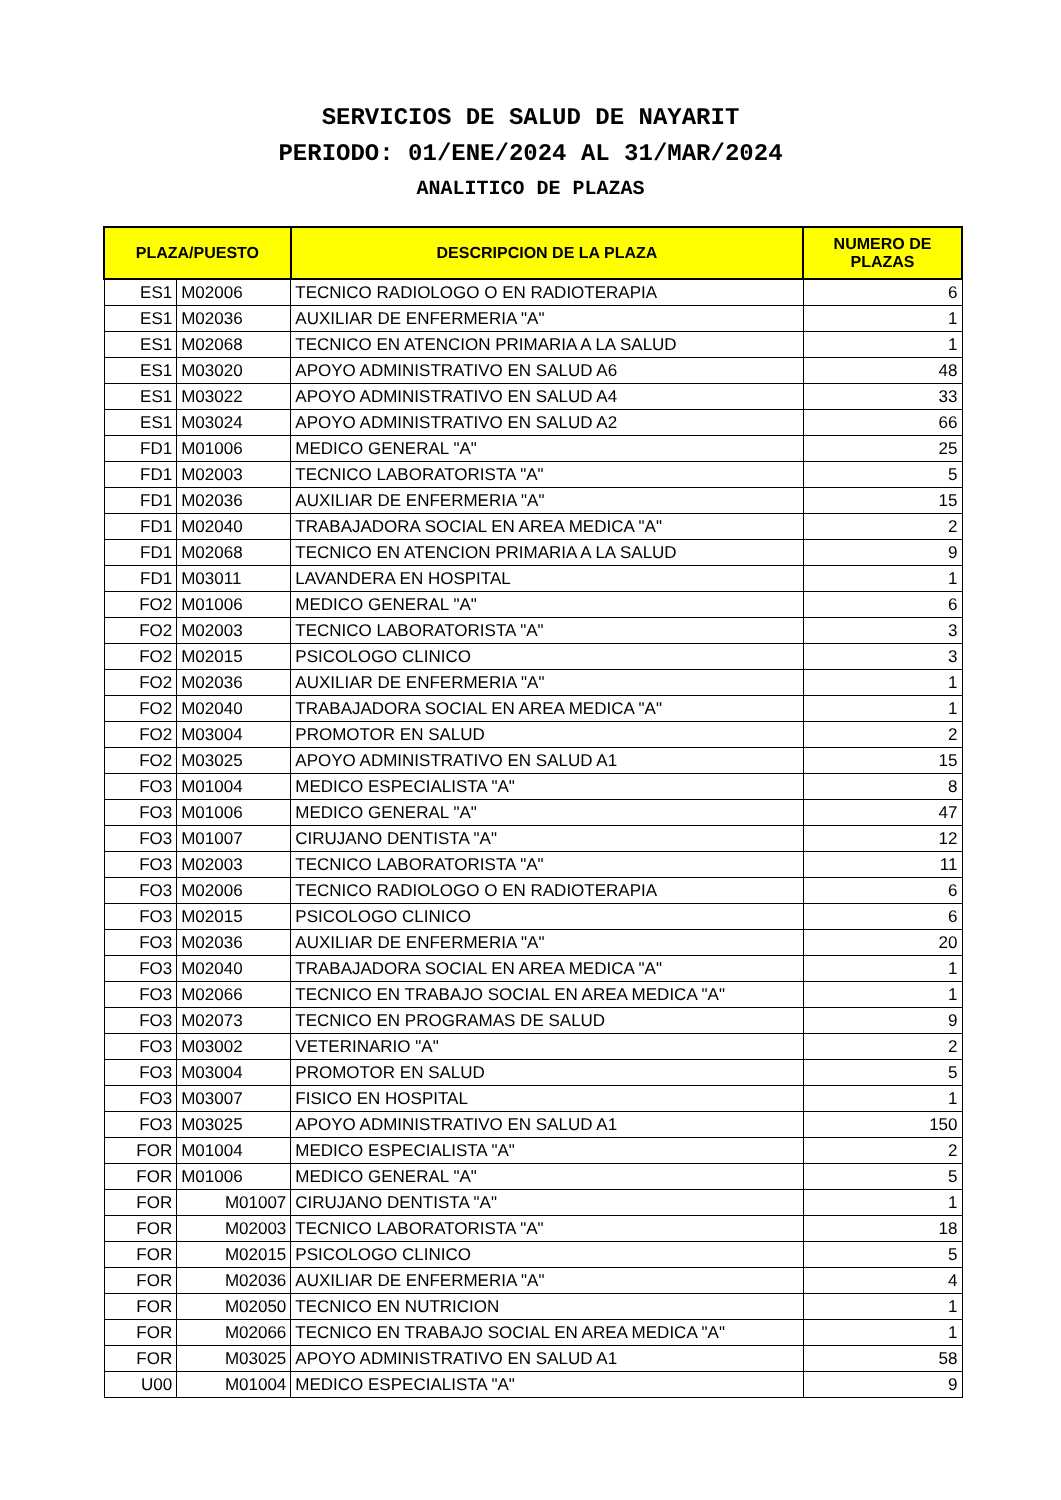SERVICIOS DE SALUD DE NAYARIT
PERIODO: 01/ENE/2024 AL 31/MAR/2024
ANALITICO DE PLAZAS
| PLAZA/PUESTO | | DESCRIPCION DE LA PLAZA | NUMERO DE PLAZAS |
| --- | --- | --- | --- |
| ES1 | M02006 | TECNICO RADIOLOGO O EN RADIOTERAPIA | 6 |
| ES1 | M02036 | AUXILIAR DE ENFERMERIA "A" | 1 |
| ES1 | M02068 | TECNICO EN ATENCION PRIMARIA A LA SALUD | 1 |
| ES1 | M03020 | APOYO ADMINISTRATIVO EN SALUD A6 | 48 |
| ES1 | M03022 | APOYO ADMINISTRATIVO EN SALUD A4 | 33 |
| ES1 | M03024 | APOYO ADMINISTRATIVO EN SALUD A2 | 66 |
| FD1 | M01006 | MEDICO GENERAL "A" | 25 |
| FD1 | M02003 | TECNICO LABORATORISTA "A" | 5 |
| FD1 | M02036 | AUXILIAR DE ENFERMERIA "A" | 15 |
| FD1 | M02040 | TRABAJADORA SOCIAL EN AREA MEDICA "A" | 2 |
| FD1 | M02068 | TECNICO EN ATENCION PRIMARIA A LA SALUD | 9 |
| FD1 | M03011 | LAVANDERA EN HOSPITAL | 1 |
| FO2 | M01006 | MEDICO GENERAL "A" | 6 |
| FO2 | M02003 | TECNICO LABORATORISTA "A" | 3 |
| FO2 | M02015 | PSICOLOGO CLINICO | 3 |
| FO2 | M02036 | AUXILIAR DE ENFERMERIA "A" | 1 |
| FO2 | M02040 | TRABAJADORA SOCIAL EN AREA MEDICA "A" | 1 |
| FO2 | M03004 | PROMOTOR EN SALUD | 2 |
| FO2 | M03025 | APOYO ADMINISTRATIVO EN SALUD A1 | 15 |
| FO3 | M01004 | MEDICO ESPECIALISTA "A" | 8 |
| FO3 | M01006 | MEDICO GENERAL "A" | 47 |
| FO3 | M01007 | CIRUJANO DENTISTA "A" | 12 |
| FO3 | M02003 | TECNICO LABORATORISTA "A" | 11 |
| FO3 | M02006 | TECNICO RADIOLOGO O EN RADIOTERAPIA | 6 |
| FO3 | M02015 | PSICOLOGO CLINICO | 6 |
| FO3 | M02036 | AUXILIAR DE ENFERMERIA "A" | 20 |
| FO3 | M02040 | TRABAJADORA SOCIAL EN AREA MEDICA "A" | 1 |
| FO3 | M02066 | TECNICO EN TRABAJO SOCIAL EN AREA MEDICA "A" | 1 |
| FO3 | M02073 | TECNICO EN PROGRAMAS DE SALUD | 9 |
| FO3 | M03002 | VETERINARIO "A" | 2 |
| FO3 | M03004 | PROMOTOR EN SALUD | 5 |
| FO3 | M03007 | FISICO EN HOSPITAL | 1 |
| FO3 | M03025 | APOYO ADMINISTRATIVO EN SALUD A1 | 150 |
| FOR | M01004 | MEDICO ESPECIALISTA "A" | 2 |
| FOR | M01006 | MEDICO GENERAL "A" | 5 |
| FOR | M01007 | CIRUJANO DENTISTA "A" | 1 |
| FOR | M02003 | TECNICO LABORATORISTA "A" | 18 |
| FOR | M02015 | PSICOLOGO CLINICO | 5 |
| FOR | M02036 | AUXILIAR DE ENFERMERIA "A" | 4 |
| FOR | M02050 | TECNICO EN NUTRICION | 1 |
| FOR | M02066 | TECNICO EN TRABAJO SOCIAL EN AREA MEDICA "A" | 1 |
| FOR | M03025 | APOYO ADMINISTRATIVO EN SALUD A1 | 58 |
| U00 | M01004 | MEDICO ESPECIALISTA "A" | 9 |